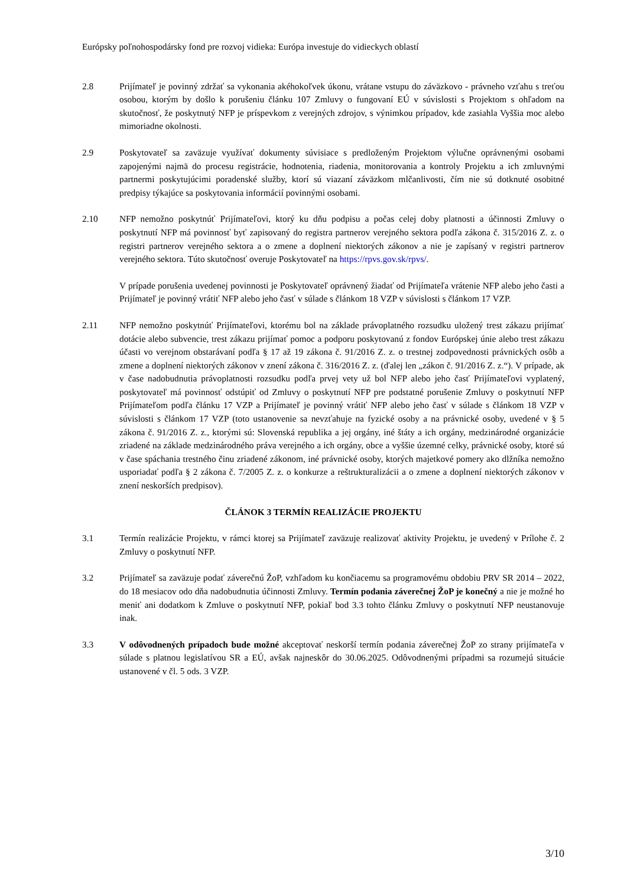Európsky poľnohospodársky fond pre rozvoj vidieka: Európa investuje do vidieckych oblastí
2.8 Prijímateľ je povinný zdržať sa vykonania akéhokoľvek úkonu, vrátane vstupu do záväzkovo - právneho vzťahu s treťou osobou, ktorým by došlo k porušeniu článku 107 Zmluvy o fungovaní EÚ v súvislosti s Projektom s ohľadom na skutočnosť, že poskytnutý NFP je príspevkom z verejných zdrojov, s výnimkou prípadov, kde zasiahla Vyššia moc alebo mimoriadne okolnosti.
2.9 Poskytovateľ sa zaväzuje využívať dokumenty súvisiace s predloženým Projektom výlučne oprávnenými osobami zapojenými najmä do procesu registrácie, hodnotenia, riadenia, monitorovania a kontroly Projektu a ich zmluvnými partnermi poskytujúcimi poradenské služby, ktorí sú viazaní záväzkom mlčanlivosti, čím nie sú dotknuté osobitné predpisy týkajúce sa poskytovania informácií povinnými osobami.
2.10 NFP nemožno poskytnúť Prijímateľovi, ktorý ku dňu podpisu a počas celej doby platnosti a účinnosti Zmluvy o poskytnutí NFP má povinnosť byť zapisovaný do registra partnerov verejného sektora podľa zákona č. 315/2016 Z. z. o registri partnerov verejného sektora a o zmene a doplnení niektorých zákonov a nie je zapísaný v registri partnerov verejného sektora. Túto skutočnosť overuje Poskytovateľ na https://rpvs.gov.sk/rpvs/.
V prípade porušenia uvedenej povinnosti je Poskytovateľ oprávnený žiadať od Prijímateľa vrátenie NFP alebo jeho časti a Prijímateľ je povinný vrátiť NFP alebo jeho časť v súlade s článkom 18 VZP v súvislosti s článkom 17 VZP.
2.11 NFP nemožno poskytnúť Prijímateľovi, ktorému bol na základe právoplatného rozsudku uložený trest zákazu prijímať dotácie alebo subvencie, trest zákazu prijímať pomoc a podporu poskytovanú z fondov Európskej únie alebo trest zákazu účasti vo verejnom obstarávaní podľa § 17 až 19 zákona č. 91/2016 Z. z. o trestnej zodpovednosti právnických osôb a zmene a doplnení niektorých zákonov v znení zákona č. 316/2016 Z. z. (ďalej len „zákon č. 91/2016 Z. z.“). V prípade, ak v čase nadobudnutia právoplatnosti rozsudku podľa prvej vety už bol NFP alebo jeho časť Prijímateľovi vyplatený, poskytovateľ má povinnosť odstúpiť od Zmluvy o poskytnutí NFP pre podstatné porušenie Zmluvy o poskytnutí NFP Prijímateľom podľa článku 17 VZP a Prijímateľ je povinný vrátiť NFP alebo jeho časť v súlade s článkom 18 VZP v súvislosti s článkom 17 VZP (toto ustanovenie sa nevzťahuje na fyzické osoby a na právnické osoby, uvedené v § 5 zákona č. 91/2016 Z. z., ktorými sú: Slovenská republika a jej orgány, iné štáty a ich orgány, medzinárodné organizácie zriadené na základe medzinárodného práva verejného a ich orgány, obce a vyššie územné celky, právnické osoby, ktoré sú v čase spáchania trestného činu zriadené zákonom, iné právnické osoby, ktorých majetkové pomery ako dlžníka nemožno usporiadať podľa § 2 zákona č. 7/2005 Z. z. o konkurze a reštrukturalizácii a o zmene a doplnení niektorých zákonov v znení neskorších predpisov).
ČLÁNOK 3 TERMÍN REALIZÁCIE PROJEKTU
3.1 Termín realizácie Projektu, v rámci ktorej sa Prijímateľ zaväzuje realizovať aktivity Projektu, je uvedený v Prílohe č. 2 Zmluvy o poskytnutí NFP.
3.2 Prijímateľ sa zaväzuje podať záverečnú ŽoP, vzhľadom ku končiacemu sa programovému obdobiu PRV SR 2014 – 2022, do 18 mesiacov odo dňa nadobudnutia účinnosti Zmluvy. Termín podania záverečnej ŽoP je konečný a nie je možné ho meniť ani dodatkom k Zmluve o poskytnutí NFP, pokiaľ bod 3.3 tohto článku Zmluvy o poskytnutí NFP neustanovuje inak.
3.3 V odôvodnených prípadoch bude možné akceptovať neskorší termín podania záverečnej ŽoP zo strany prijímateľa v súlade s platnou legislatívou SR a EÚ, avšak najneskôr do 30.06.2025. Odôvodnenými prípadmi sa rozumejú situácie ustanovené v čl. 5 ods. 3 VZP.
3/10